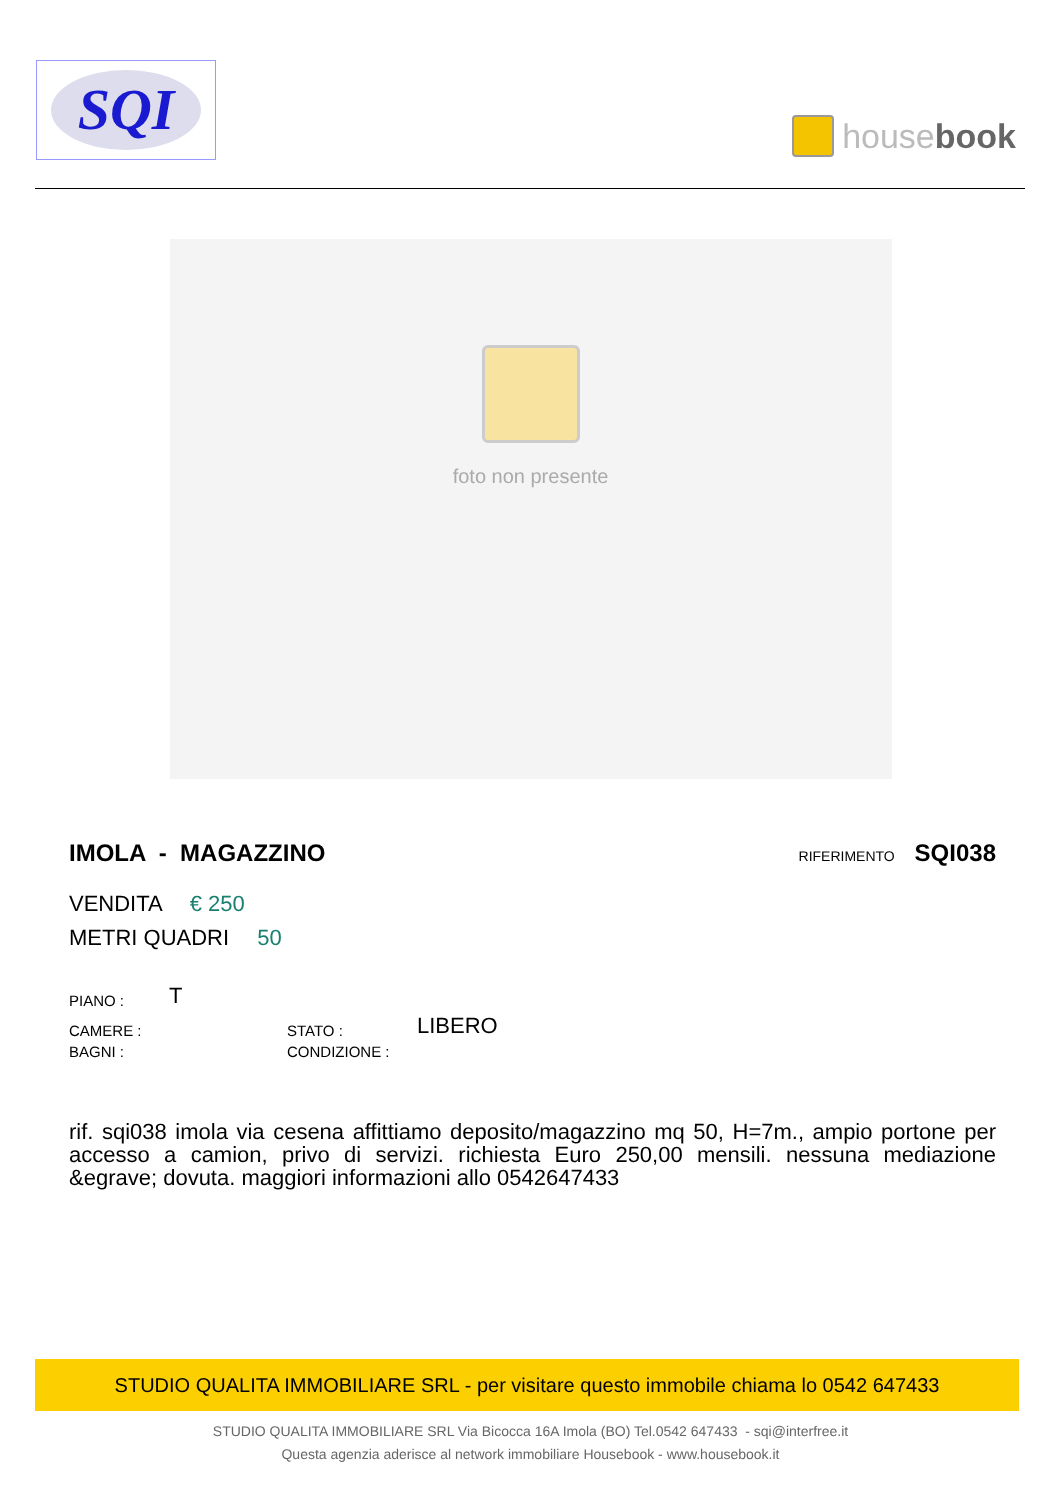SQI
house book
foto non presente
IMOLA - MAGAZZINO
RIFERIMENTO SQI038
VENDITA € 250
METRI QUADRI 50
PIANO :
T
CAMERE :
STATO :
LIBERO
BAGNI :
CONDIZIONE :
rif. sqi038 imola via cesena affittiamo deposito/magazzino mq 50, H=7m., ampio portone per accesso a camion, privo di servizi. richiesta Euro 250,00 mensili. nessuna mediazione &egrave; dovuta. maggiori informazioni allo 0542647433
STUDIO QUALITA IMMOBILIARE SRL - per visitare questo immobile chiama lo 0542 647433
STUDIO QUALITA IMMOBILIARE SRL Via Bicocca 16A Imola (BO) Tel.0542 647433 - sqi@interfree.it
Questa agenzia aderisce al network immobiliare Housebook - www.housebook.it